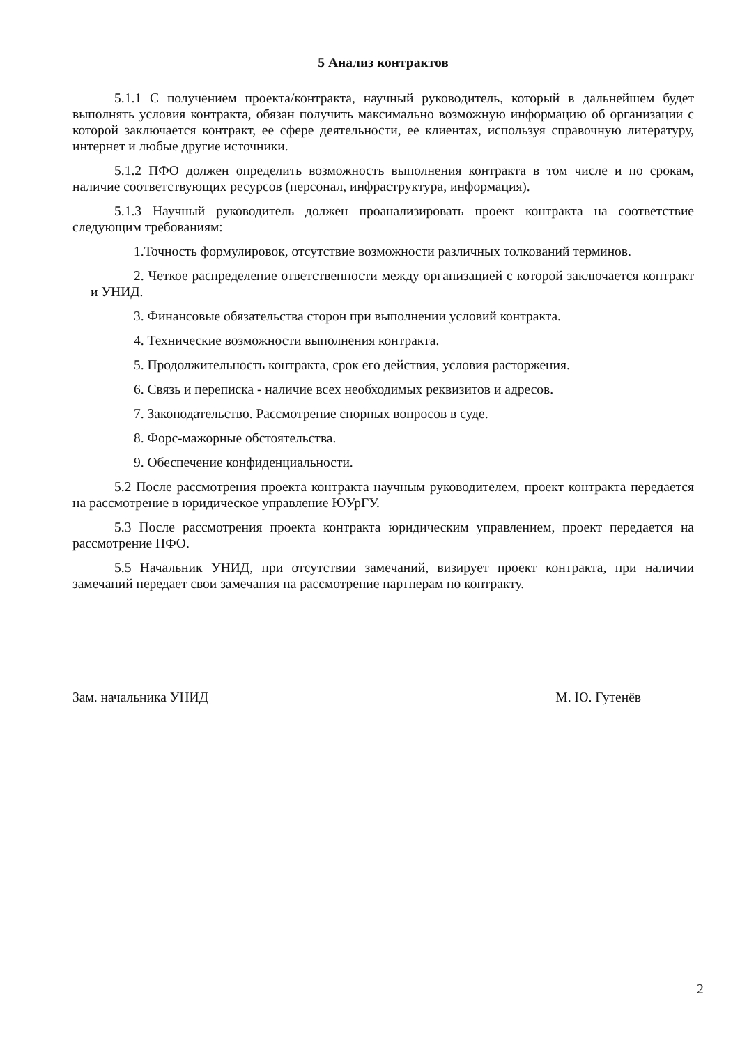5 Анализ контрактов
5.1.1 С получением проекта/контракта, научный руководитель, который в дальнейшем будет выполнять условия контракта, обязан получить максимально возможную информацию об организации с которой заключается контракт, ее сфере деятельности, ее клиентах, используя справочную литературу, интернет и любые другие источники.
5.1.2 ПФО должен определить возможность выполнения контракта в том числе и по срокам, наличие соответствующих ресурсов (персонал, инфраструктура, информация).
5.1.3 Научный руководитель должен проанализировать проект контракта на соответствие следующим требованиям:
1.Точность формулировок, отсутствие возможности различных толкований терминов.
2. Четкое распределение ответственности между организацией с которой заключается контракт и УНИД.
3. Финансовые обязательства сторон при выполнении условий контракта.
4. Технические возможности выполнения контракта.
5. Продолжительность контракта, срок его действия, условия расторжения.
6. Связь и переписка - наличие всех необходимых реквизитов и адресов.
7. Законодательство. Рассмотрение спорных вопросов в суде.
8. Форс-мажорные обстоятельства.
9. Обеспечение конфиденциальности.
5.2 После рассмотрения проекта контракта научным руководителем, проект контракта передается на рассмотрение в юридическое управление ЮУрГУ.
5.3 После рассмотрения проекта контракта юридическим управлением, проект передается на рассмотрение ПФО.
5.5 Начальник УНИД, при отсутствии замечаний, визирует проект контракта, при наличии замечаний передает свои замечания на рассмотрение партнерам по контракту.
Зам. начальника УНИД М. Ю. Гутенёв
2